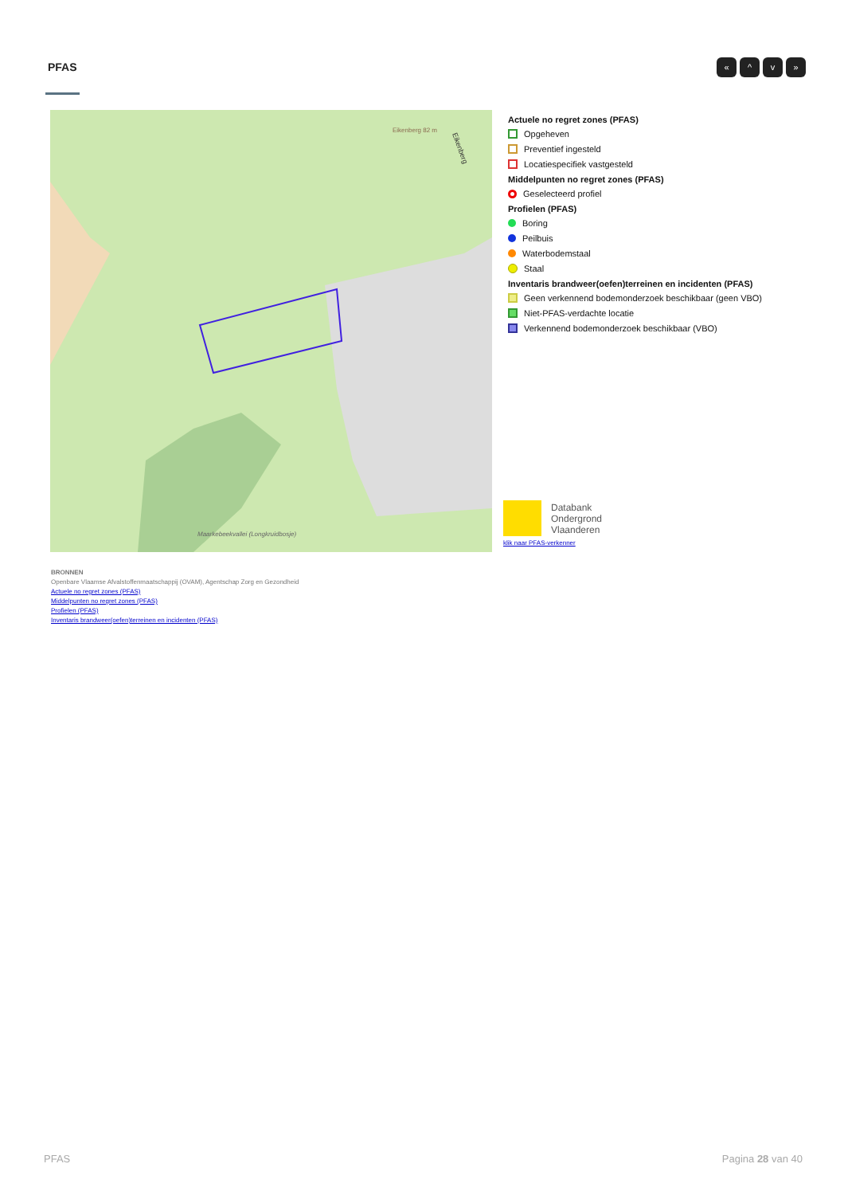PFAS « ^ v »
Eikenberg 82 m
Maarkebeekvallei (Longkruidbosje)
Eikenberg
Actuele no regret zones (PFAS)
Opgeheven
Preventief ingesteld
Locatiespecifiek vastgesteld
Middelpunten no regret zones (PFAS)
Geselecteerd profiel
Profielen (PFAS)
Boring
Peilbuis
Waterbodemstaal
Staal
Inventaris brandweer(oefen)terreinen en incidenten (PFAS)
Geen verkennend bodemonderzoek beschikbaar (geen VBO)
Niet-PFAS-verdachte locatie
Verkennend bodemonderzoek beschikbaar (VBO)
Databank
Ondergrond
Vlaanderen
klik naar PFAS-verkenner
BRONNEN
Openbare Vlaamse Afvalstoffenmaatschappij (OVAM), Agentschap Zorg en Gezondheid
Actuele no regret zones (PFAS)
Middelpunten no regret zones (PFAS)
Profielen (PFAS)
Inventaris brandweer(oefen)terreinen en incidenten (PFAS)
PFAS Pagina 28 van 40